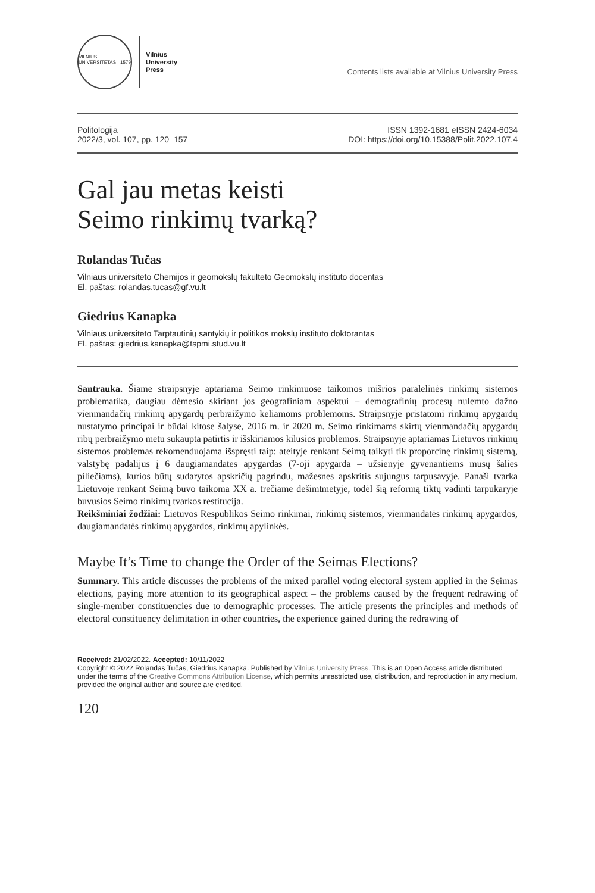VILNIUS UNIVERSITETAS · 1579 ·
Vilnius
University
Press
Contents lists available at Vilnius University Press
Politologija
2022/3, vol. 107, pp. 120–157
ISSN 1392-1681 eISSN 2424-6034
DOI: https://doi.org/10.15388/Polit.2022.107.4
Gal jau metas keisti
Seimo rinkimų tvarką?
Rolandas Tučas
Vilniaus universiteto Chemijos ir geomokslų fakulteto Geomokslų instituto docentas
El. paštas: rolandas.tucas@gf.vu.lt
Giedrius Kanapka
Vilniaus universiteto Tarptautinių santykių ir politikos mokslų instituto doktorantas
El. paštas: giedrius.kanapka@tspmi.stud.vu.lt
Santrauka. Šiame straipsnyje aptariama Seimo rinkimuose taikomos mišrios paralelinės rinkimų sistemos problematika, daugiau dėmesio skiriant jos geografiniam aspektui – demografinių procesų nulemto dažno vienmandačių rinkimų apygardų perbraižymo keliamoms problemoms. Straipsnyje pristatomi rinkimų apygardų nustatymo principai ir būdai kitose šalyse, 2016 m. ir 2020 m. Seimo rinkimams skirtų vienmandačių apygardų ribų perbraižymo metu sukaupta patirtis ir išskiriamos kilusios problemos. Straipsnyje aptariamas Lietuvos rinkimų sistemos problemas rekomenduojama išspręsti taip: ateityje renkant Seimą taikyti tik proporcinę rinkimų sistemą, valstybę padalijus į 6 daugiamandates apygardas (7-oji apygarda – užsienyje gyvenantiems mūsų šalies piliečiams), kurios būtų sudarytos apskričių pagrindu, mažesnes apskritis sujungus tarpusavyje. Panaši tvarka Lietuvoje renkant Seimą buvo taikoma XX a. trečiame dešimtmetyje, todėl šią reformą tiktų vadinti tarpukaryje buvusios Seimo rinkimų tvarkos restitucija.
Reikšminiai žodžiai: Lietuvos Respublikos Seimo rinkimai, rinkimų sistemos, vienmandatės rinkimų apygardos, daugiamandatės rinkimų apygardos, rinkimų apylinkės.
Maybe It’s Time to change the Order of the Seimas Elections?
Summary. This article discusses the problems of the mixed parallel voting electoral system applied in the Seimas elections, paying more attention to its geographical aspect – the problems caused by the frequent redrawing of single-member constituencies due to demographic processes. The article presents the principles and methods of electoral constituency delimitation in other countries, the experience gained during the redrawing of
Received: 21/02/2022. Accepted: 10/11/2022
Copyright © 2022 Rolandas Tučas, Giedrius Kanapka. Published by Vilnius University Press. This is an Open Access article distributed under the terms of the Creative Commons Attribution License, which permits unrestricted use, distribution, and reproduction in any medium, provided the original author and source are credited.
120